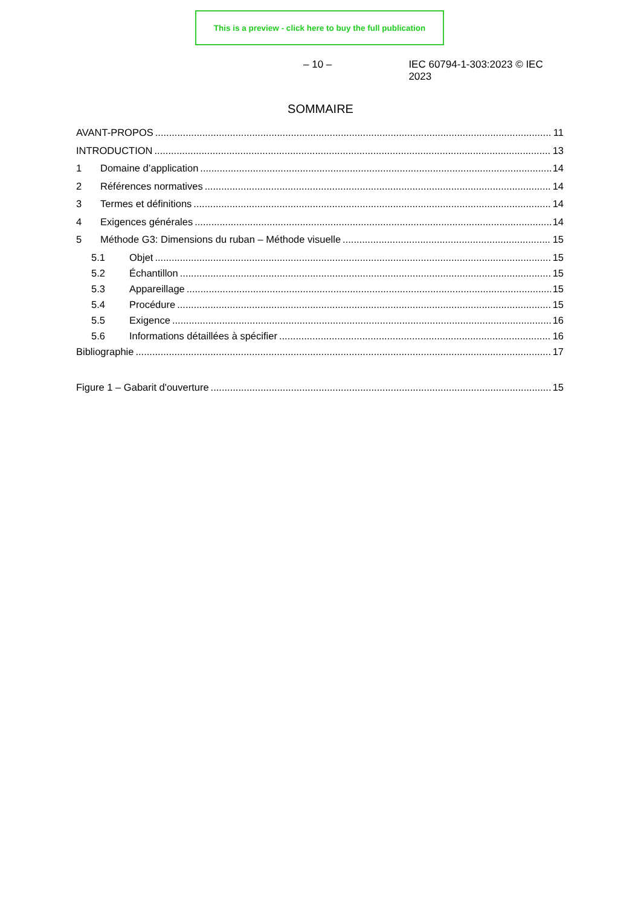This is a preview - click here to buy the full publication
– 10 – IEC 60794-1-303:2023 © IEC 2023
SOMMAIRE
AVANT-PROPOS 11
INTRODUCTION 13
1 Domaine d’application 14
2 Références normatives 14
3 Termes et définitions 14
4 Exigences générales 14
5 Méthode G3: Dimensions du ruban – Méthode visuelle 15
5.1 Objet 15
5.2 Échantillon 15
5.3 Appareillage 15
5.4 Procédure 15
5.5 Exigence 16
5.6 Informations détaillées à spécifier 16
Bibliographie 17
Figure 1 – Gabarit d'ouverture 15